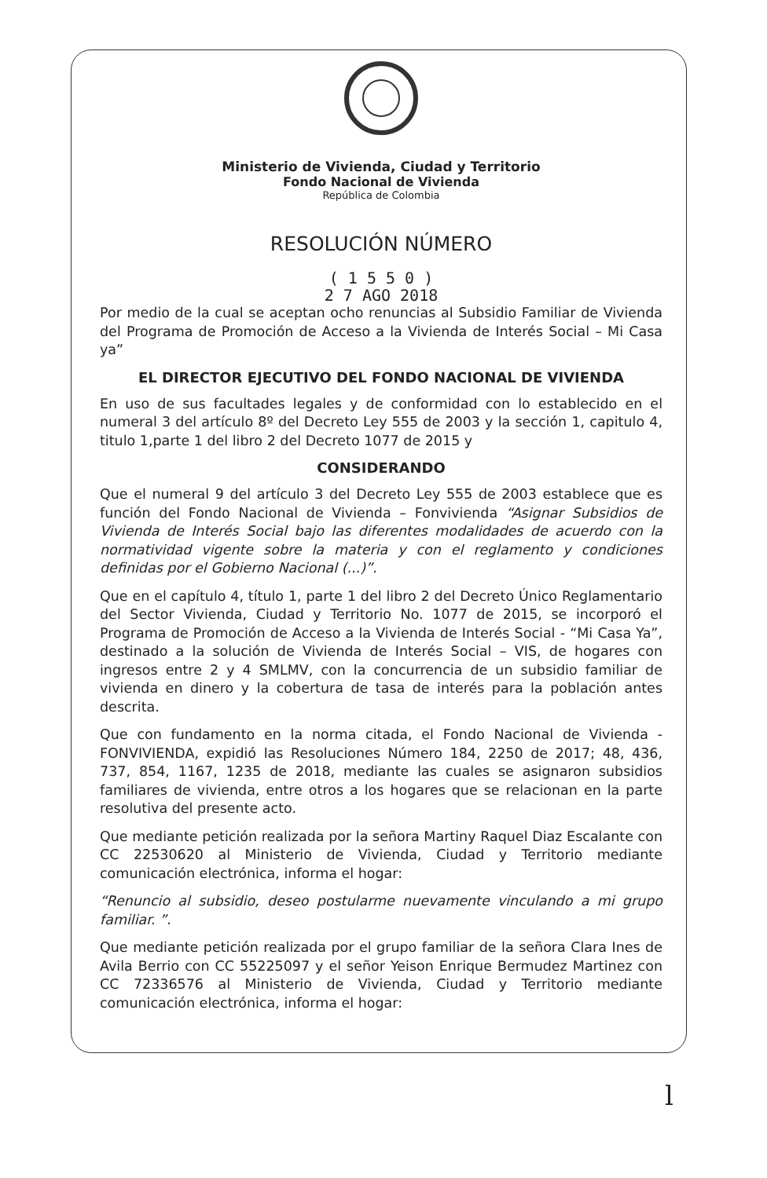Ministerio de Vivienda, Ciudad y Territorio
Fondo Nacional de Vivienda
República de Colombia
RESOLUCIÓN NÚMERO
( 1 5 5 0 )
2 7 AGO 2018
Por medio de la cual se aceptan ocho renuncias al Subsidio Familiar de Vivienda del Programa de Promoción de Acceso a la Vivienda de Interés Social – Mi Casa ya”
EL DIRECTOR EJECUTIVO DEL FONDO NACIONAL DE VIVIENDA
En uso de sus facultades legales y de conformidad con lo establecido en el numeral 3 del artículo 8º del Decreto Ley 555 de 2003 y la sección 1, capitulo 4, titulo 1,parte 1 del libro 2 del Decreto 1077 de 2015 y
CONSIDERANDO
Que el numeral 9 del artículo 3 del Decreto Ley 555 de 2003 establece que es función del Fondo Nacional de Vivienda – Fonvivienda “Asignar Subsidios de Vivienda de Interés Social bajo las diferentes modalidades de acuerdo con la normatividad vigente sobre la materia y con el reglamento y condiciones definidas por el Gobierno Nacional (...)”.
Que en el capítulo 4, título 1, parte 1 del libro 2 del Decreto Único Reglamentario del Sector Vivienda, Ciudad y Territorio No. 1077 de 2015, se incorporó el Programa de Promoción de Acceso a la Vivienda de Interés Social - “Mi Casa Ya”, destinado a la solución de Vivienda de Interés Social – VIS, de hogares con ingresos entre 2 y 4 SMLMV, con la concurrencia de un subsidio familiar de vivienda en dinero y la cobertura de tasa de interés para la población antes descrita.
Que con fundamento en la norma citada, el Fondo Nacional de Vivienda - FONVIVIENDA, expidió las Resoluciones Número 184, 2250 de 2017; 48, 436, 737, 854, 1167, 1235 de 2018, mediante las cuales se asignaron subsidios familiares de vivienda, entre otros a los hogares que se relacionan en la parte resolutiva del presente acto.
Que mediante petición realizada por la señora Martiny Raquel Diaz Escalante con CC 22530620 al Ministerio de Vivienda, Ciudad y Territorio mediante comunicación electrónica, informa el hogar:
“Renuncio al subsidio, deseo postularme nuevamente vinculando a mi grupo familiar. ”.
Que mediante petición realizada por el grupo familiar de la señora Clara Ines de Avila Berrio con CC 55225097 y el señor Yeison Enrique Bermudez Martinez con CC 72336576 al Ministerio de Vivienda, Ciudad y Territorio mediante comunicación electrónica, informa el hogar:
l